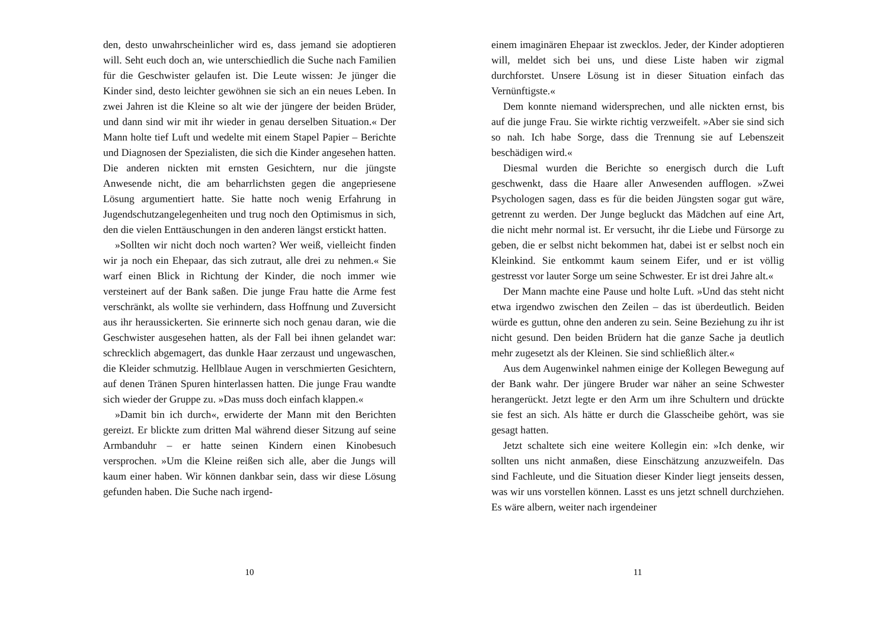den, desto unwahrscheinlicher wird es, dass jemand sie adoptieren will. Seht euch doch an, wie unterschiedlich die Suche nach Familien für die Geschwister gelaufen ist. Die Leute wissen: Je jünger die Kinder sind, desto leichter gewöhnen sie sich an ein neues Leben. In zwei Jahren ist die Kleine so alt wie der jüngere der beiden Brüder, und dann sind wir mit ihr wieder in genau derselben Situation.« Der Mann holte tief Luft und wedelte mit einem Stapel Papier – Berichte und Diagnosen der Spezialisten, die sich die Kinder angesehen hatten. Die anderen nickten mit ernsten Gesichtern, nur die jüngste Anwesende nicht, die am beharrlichsten gegen die angepriesene Lösung argumentiert hatte. Sie hatte noch wenig Erfahrung in Jugendschutzangelegenheiten und trug noch den Optimismus in sich, den die vielen Enttäuschungen in den anderen längst erstickt hatten.
»Sollten wir nicht doch noch warten? Wer weiß, vielleicht finden wir ja noch ein Ehepaar, das sich zutraut, alle drei zu nehmen.« Sie warf einen Blick in Richtung der Kinder, die noch immer wie versteinert auf der Bank saßen. Die junge Frau hatte die Arme fest verschränkt, als wollte sie verhindern, dass Hoffnung und Zuversicht aus ihr heraussickerten. Sie erinnerte sich noch genau daran, wie die Geschwister ausgesehen hatten, als der Fall bei ihnen gelandet war: schrecklich abgemagert, das dunkle Haar zerzaust und ungewaschen, die Kleider schmutzig. Hellblaue Augen in verschmierten Gesichtern, auf denen Tränen Spuren hinterlassen hatten. Die junge Frau wandte sich wieder der Gruppe zu. »Das muss doch einfach klappen.«
»Damit bin ich durch«, erwiderte der Mann mit den Berichten gereizt. Er blickte zum dritten Mal während dieser Sitzung auf seine Armbanduhr – er hatte seinen Kindern einen Kinobesuch versprochen. »Um die Kleine reißen sich alle, aber die Jungs will kaum einer haben. Wir können dankbar sein, dass wir diese Lösung gefunden haben. Die Suche nach irgend-
10
einem imaginären Ehepaar ist zwecklos. Jeder, der Kinder adoptieren will, meldet sich bei uns, und diese Liste haben wir zigmal durchforstet. Unsere Lösung ist in dieser Situation einfach das Vernünftigste.«
Dem konnte niemand widersprechen, und alle nickten ernst, bis auf die junge Frau. Sie wirkte richtig verzweifelt. »Aber sie sind sich so nah. Ich habe Sorge, dass die Trennung sie auf Lebenszeit beschädigen wird.«
Diesmal wurden die Berichte so energisch durch die Luft geschwenkt, dass die Haare aller Anwesenden aufflogen. »Zwei Psychologen sagen, dass es für die beiden Jüngsten sogar gut wäre, getrennt zu werden. Der Junge begluckt das Mädchen auf eine Art, die nicht mehr normal ist. Er versucht, ihr die Liebe und Fürsorge zu geben, die er selbst nicht bekommen hat, dabei ist er selbst noch ein Kleinkind. Sie entkommt kaum seinem Eifer, und er ist völlig gestresst vor lauter Sorge um seine Schwester. Er ist drei Jahre alt.«
Der Mann machte eine Pause und holte Luft. »Und das steht nicht etwa irgendwo zwischen den Zeilen – das ist überdeutlich. Beiden würde es guttun, ohne den anderen zu sein. Seine Beziehung zu ihr ist nicht gesund. Den beiden Brüdern hat die ganze Sache ja deutlich mehr zugesetzt als der Kleinen. Sie sind schließlich älter.«
Aus dem Augenwinkel nahmen einige der Kollegen Bewegung auf der Bank wahr. Der jüngere Bruder war näher an seine Schwester herangerückt. Jetzt legte er den Arm um ihre Schultern und drückte sie fest an sich. Als hätte er durch die Glasscheibe gehört, was sie gesagt hatten.
Jetzt schaltete sich eine weitere Kollegin ein: »Ich denke, wir sollten uns nicht anmaßen, diese Einschätzung anzuzweifeln. Das sind Fachleute, und die Situation dieser Kinder liegt jenseits dessen, was wir uns vorstellen können. Lasst es uns jetzt schnell durchziehen. Es wäre albern, weiter nach irgendeiner
11